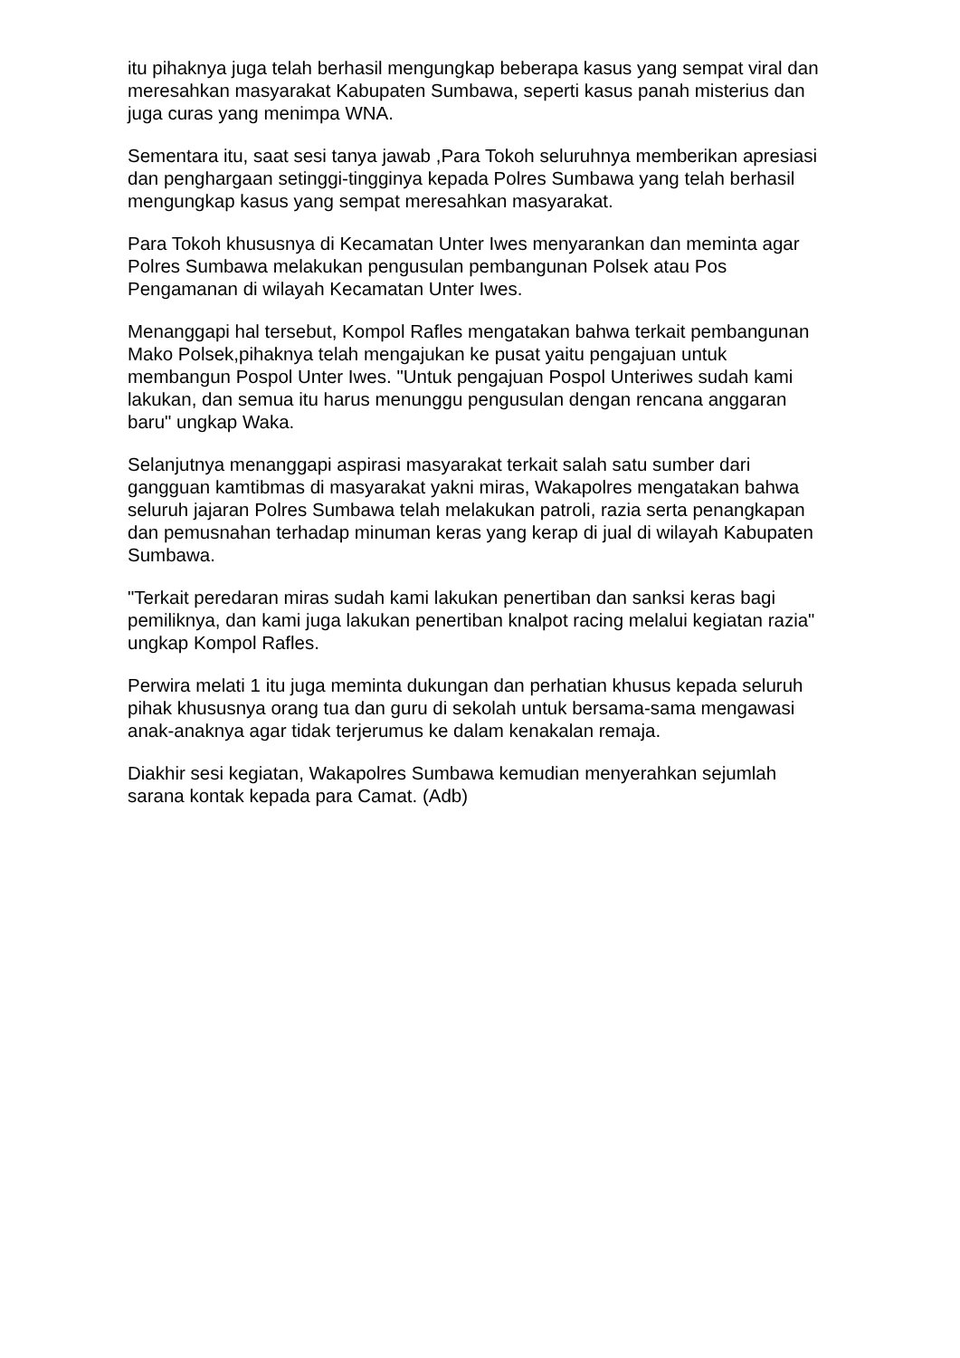itu pihaknya juga telah berhasil mengungkap beberapa kasus yang sempat viral dan meresahkan masyarakat Kabupaten Sumbawa, seperti kasus panah misterius dan juga curas yang menimpa WNA.
Sementara itu, saat sesi tanya jawab ,Para Tokoh seluruhnya memberikan apresiasi dan penghargaan setinggi-tingginya kepada Polres Sumbawa yang telah berhasil mengungkap kasus yang sempat meresahkan masyarakat.
Para Tokoh khususnya di Kecamatan Unter Iwes menyarankan dan meminta agar Polres Sumbawa melakukan pengusulan pembangunan Polsek atau Pos Pengamanan di wilayah Kecamatan Unter Iwes.
Menanggapi hal tersebut, Kompol Rafles mengatakan bahwa terkait pembangunan Mako Polsek,pihaknya telah mengajukan ke pusat yaitu pengajuan untuk membangun Pospol Unter Iwes. "Untuk pengajuan Pospol Unteriwes sudah kami lakukan, dan semua itu harus menunggu pengusulan dengan rencana anggaran baru" ungkap Waka.
Selanjutnya menanggapi aspirasi masyarakat terkait salah satu sumber dari gangguan kamtibmas di masyarakat yakni miras, Wakapolres mengatakan bahwa seluruh jajaran Polres Sumbawa telah melakukan patroli, razia serta penangkapan dan pemusnahan terhadap minuman keras yang kerap di jual di wilayah Kabupaten Sumbawa.
"Terkait peredaran miras sudah kami lakukan penertiban dan sanksi keras bagi pemiliknya, dan kami juga lakukan penertiban knalpot racing melalui kegiatan razia" ungkap Kompol Rafles.
Perwira melati 1 itu juga meminta dukungan dan perhatian khusus kepada seluruh pihak khususnya orang tua dan guru di sekolah untuk bersama-sama mengawasi anak-anaknya agar tidak terjerumus ke dalam kenakalan remaja.
Diakhir sesi kegiatan, Wakapolres Sumbawa kemudian menyerahkan sejumlah sarana kontak kepada para Camat. (Adb)